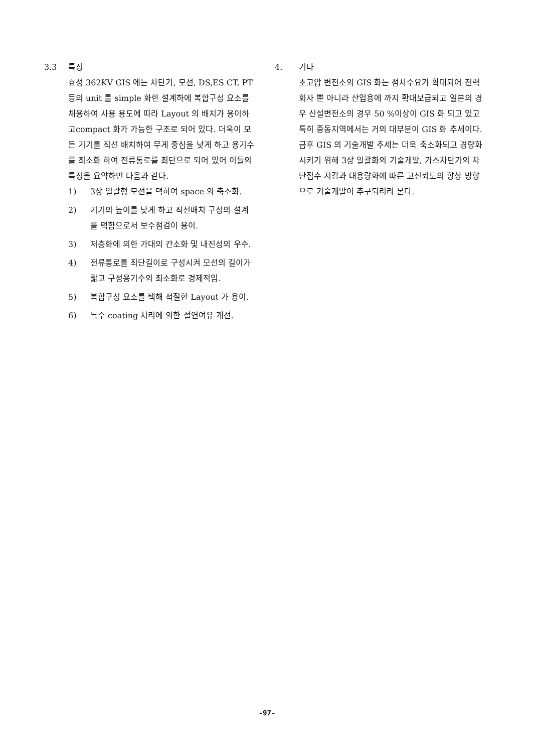3.3 특징
효성 362KV GIS 에는 차단기, 모선, DS,ES CT, PT 등의 unit 를 simple 화한 설계하에 복합구성 요소를 채용하여 사용 용도에 따라 Layout 의 배치가 용이하고compact 화가 가능한 구조로 되어 있다. 더욱이 모든 기기를 직선 배치하여 무게 중심을 낮게 하고 용기수를 최소화 하여 전류통로를 최단으로 되어 있어 이들의 특징을 요약하면 다음과 같다.
1) 3상 일괄형 모선을 택하여 space 의 축소화.
2) 기기의 높이를 낮게 하고 직선배치 구성의 설계를 택함으로서 보수점검이 용이.
3) 저층화에 의한 가대의 간소화 및 내진성의 우수.
4) 전류통로를 최단길이로 구성시켜 모선의 길이가 짧고 구성용기수의 최소화로 경제적임.
5) 복합구성 요소를 택해 적절한 Layout 가 용이.
6) 특수 coating 처리에 의한 절연여유 개선.
4. 기타
초고압 변전소의 GIS 화는 점차수요가 확대되어 전력회사 뿐 아니라 산업용에 까지 확대보급되고 일본의 경우 신설변전소의 경우 50 %이상이 GIS 화 되고 있고 특히 중동지역에서는 거의 대부분이 GIS 화 추세이다.
금후 GIS 의 기술개발 추세는 더욱 축소화되고 경량화 시키기 위해 3상 일괄화의 기술개발, 가스차단기의 차단점수 저감과 대용량화에 따른 고신뢰도의 향상 방향으로 기술개발이 추구되리라 본다.
-97-